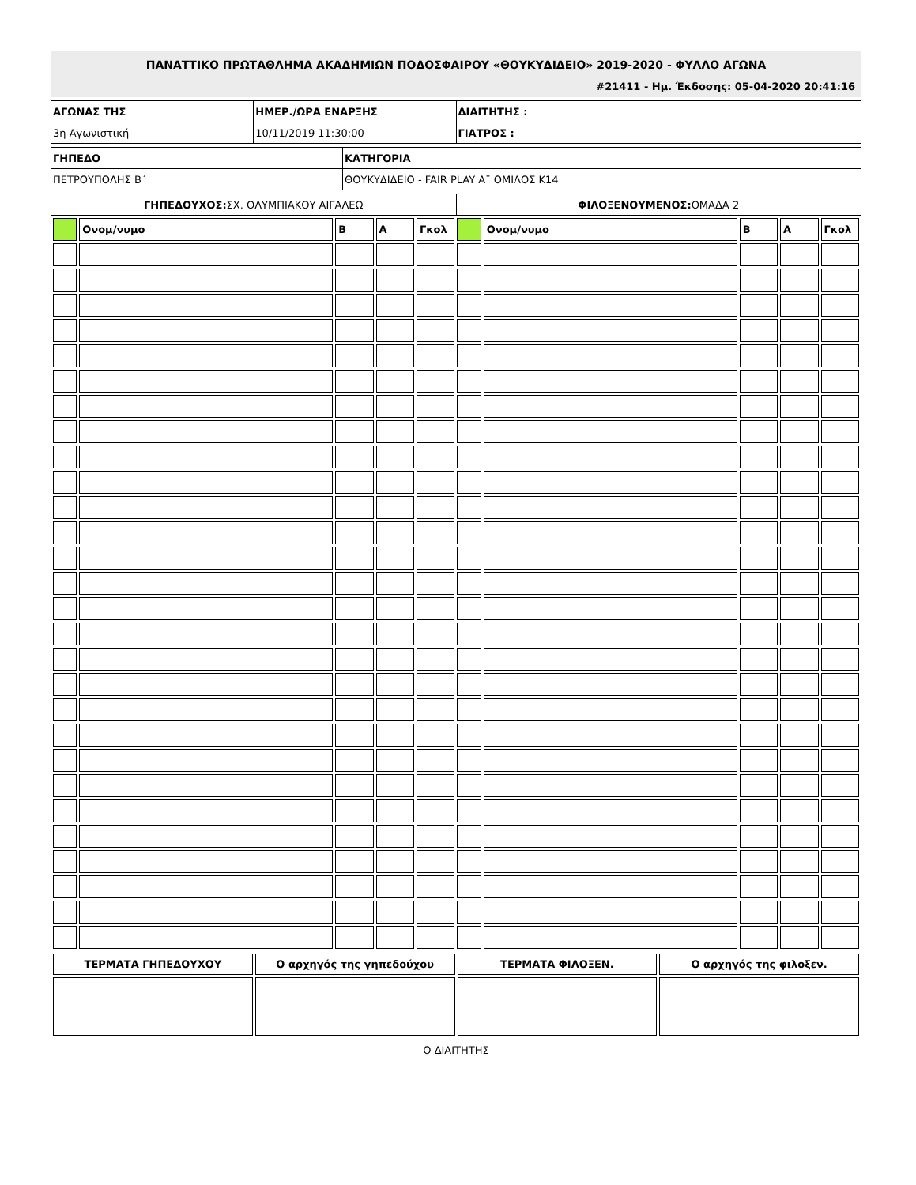ΠΑΝΑΤΤΙΚΟ ΠΡΩΤΑΘΛΗΜΑ ΑΚΑΔΗΜΙΩΝ ΠΟΔΟΣΦΑΙΡΟΥ «ΘΟΥΚΥΔΙΔΕΙΟ» 2019-2020 - ΦΥΛΛΟ ΑΓΩΝΑ
#21411 - Ημ. Έκδοσης: 05-04-2020 20:41:16
| ΑΓΩΝΑΣ ΤΗΣ | ΗΜΕΡ./ΩΡΑ ΕΝΑΡΞΗΣ | ΔΙΑΙΤΗΤΗΣ : |
| 3η Αγωνιστική | 10/11/2019 11:30:00 | ΓΙΑΤΡΟΣ : |
| ΓΗΠΕΔΟ | ΚΑΤΗΓΟΡΙΑ |
| ΠΕΤΡΟΥΠΟΛΗΣ Β΄ | ΘΟΥΚΥΔΙΔΕΙΟ - FAIR PLAY Α¨ ΟΜΙΛΟΣ Κ14 |
| ΓΗΠΕΔΟΥΧΟΣ: ΣΧ. ΟΛΥΜΠΙΑΚΟΥ ΑΙΓΑΛΕΩ | ΦΙΛΟΞΕΝΟΥΜΕΝΟΣ: ΟΜΑΔΑ 2 |
| | Ονομ/νυμο | Β | Α | Γκολ | | Ονομ/νυμο | Β | Α | Γκολ |
| --- | --- | --- | --- | --- | --- | --- | --- | --- | --- |
| ΤΕΡΜΑΤΑ ΓΗΠΕΔΟΥΧΟΥ | Ο αρχηγός της γηπεδούχου | ΤΕΡΜΑΤΑ ΦΙΛΟΞΕΝ. | Ο αρχηγός της φιλοξεν. |
| --- | --- | --- | --- |
Ο ΔΙΑΙΤΗΤΗΣ